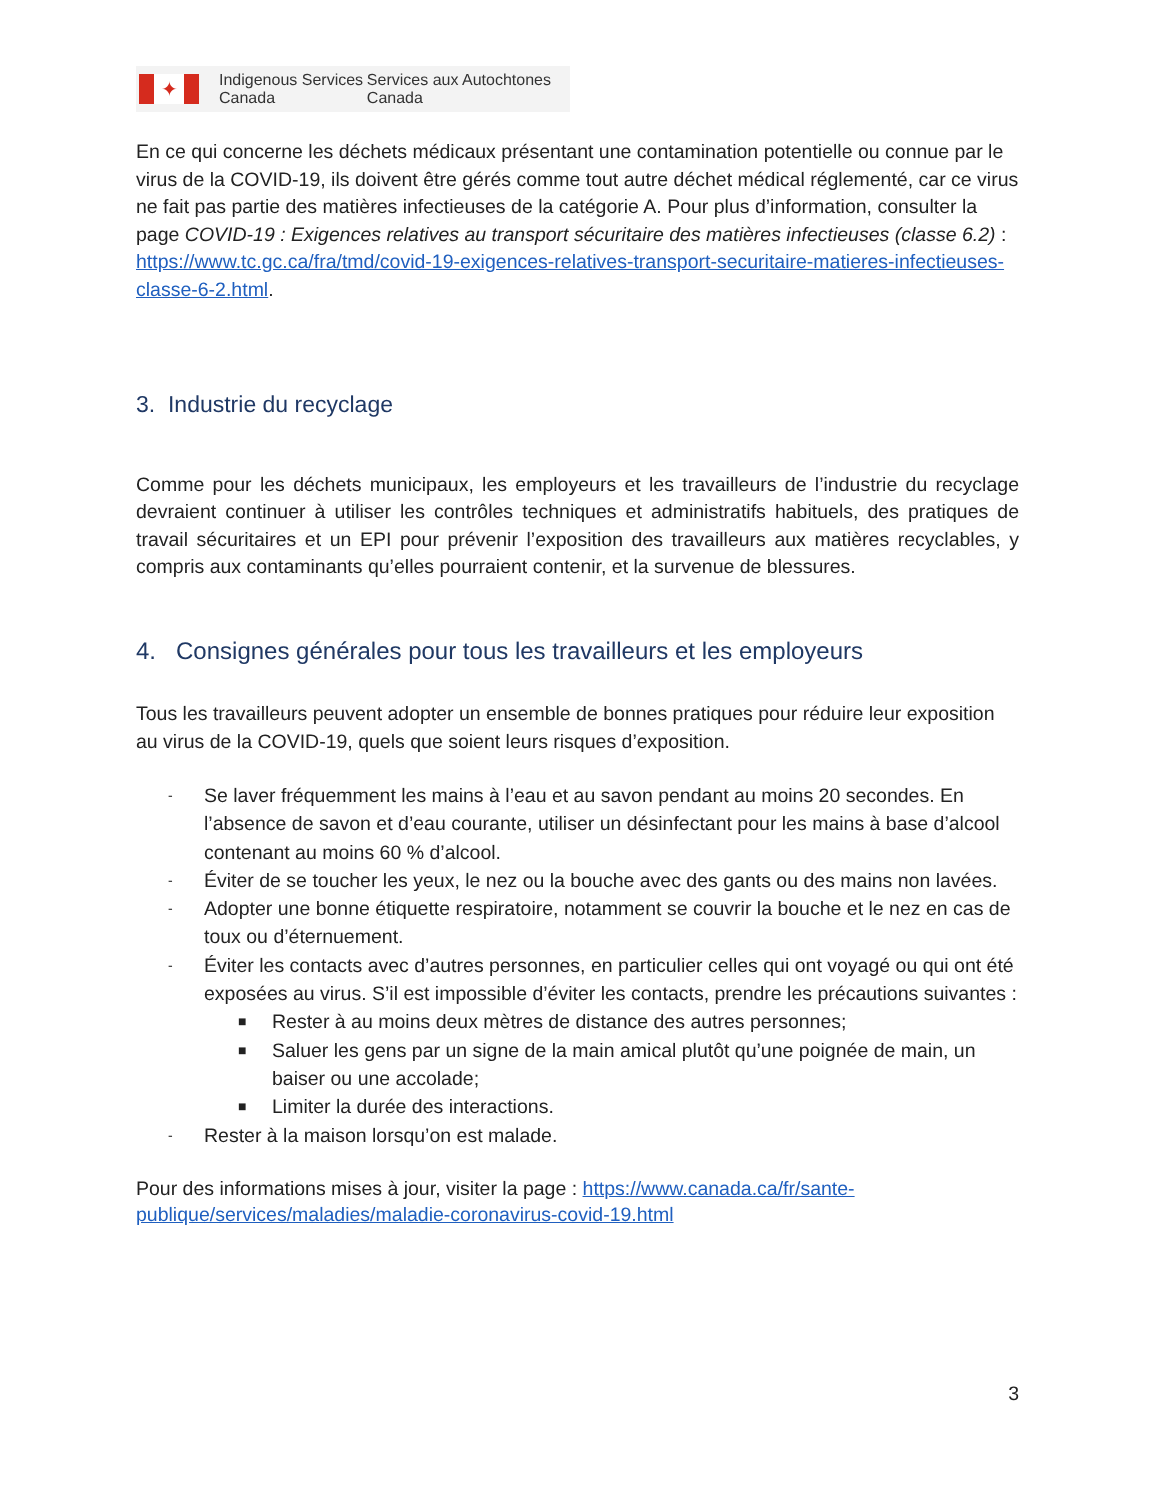✦
Indigenous Services Canada
Services aux Autochtones Canada
En ce qui concerne les déchets médicaux présentant une contamination potentielle ou connue par le virus de la COVID-19, ils doivent être gérés comme tout autre déchet médical réglementé, car ce virus ne fait pas partie des matières infectieuses de la catégorie A. Pour plus d’information, consulter la page COVID-19 : Exigences relatives au transport sécuritaire des matières infectieuses (classe 6.2) : https://www.tc.gc.ca/fra/tmd/covid-19-exigences-relatives-transport-securitaire-matieres-infectieuses-classe-6-2.html.
3. Industrie du recyclage
Comme pour les déchets municipaux, les employeurs et les travailleurs de l’industrie du recyclage devraient continuer à utiliser les contrôles techniques et administratifs habituels, des pratiques de travail sécuritaires et un EPI pour prévenir l’exposition des travailleurs aux matières recyclables, y compris aux contaminants qu’elles pourraient contenir, et la survenue de blessures.
4. Consignes générales pour tous les travailleurs et les employeurs
Tous les travailleurs peuvent adopter un ensemble de bonnes pratiques pour réduire leur exposition au virus de la COVID-19, quels que soient leurs risques d’exposition.
- Se laver fréquemment les mains à l’eau et au savon pendant au moins 20 secondes. En l’absence de savon et d’eau courante, utiliser un désinfectant pour les mains à base d’alcool contenant au moins 60 % d’alcool.
- Éviter de se toucher les yeux, le nez ou la bouche avec des gants ou des mains non lavées.
- Adopter une bonne étiquette respiratoire, notamment se couvrir la bouche et le nez en cas de toux ou d’éternuement.
- Éviter les contacts avec d’autres personnes, en particulier celles qui ont voyagé ou qui ont été exposées au virus. S’il est impossible d’éviter les contacts, prendre les précautions suivantes :
■ Rester à au moins deux mètres de distance des autres personnes;
■ Saluer les gens par un signe de la main amical plutôt qu’une poignée de main, un baiser ou une accolade;
■ Limiter la durée des interactions.
- Rester à la maison lorsqu’on est malade.
Pour des informations mises à jour, visiter la page : https://www.canada.ca/fr/sante-publique/services/maladies/maladie-coronavirus-covid-19.html
3